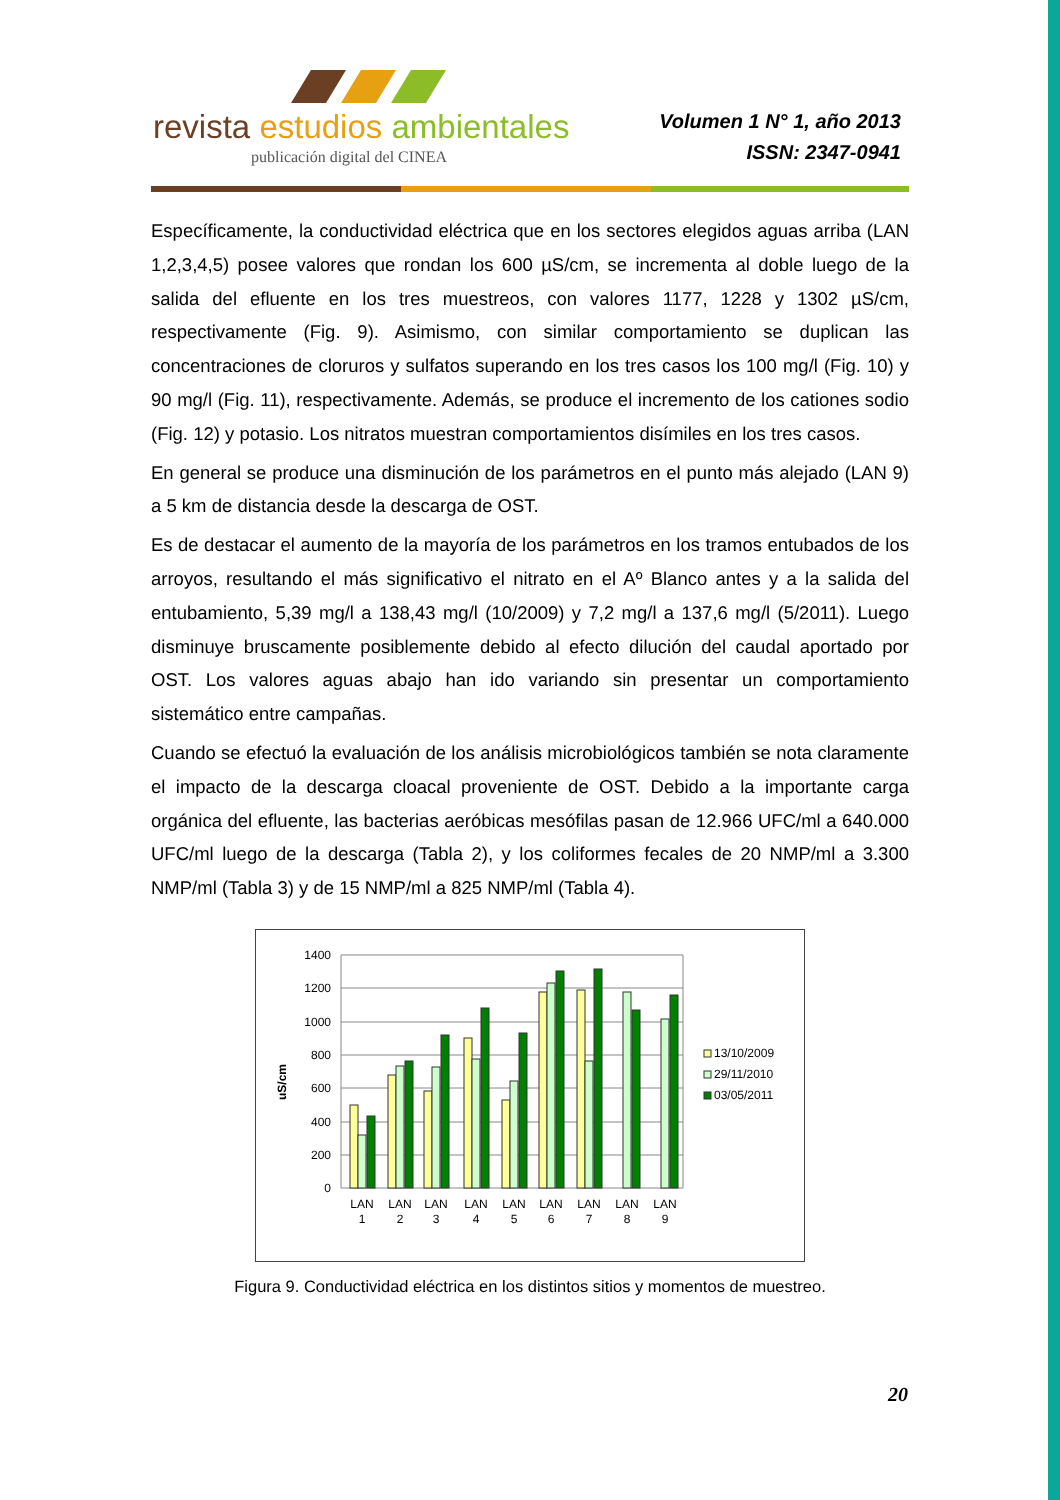revista estudios ambientales
publicación digital del CINEA
Volumen 1 N° 1, año 2013
ISSN: 2347-0941
Específicamente, la conductividad eléctrica que en los sectores elegidos aguas arriba (LAN 1,2,3,4,5) posee valores que rondan los 600 µS/cm, se incrementa al doble luego de la salida del efluente en los tres muestreos, con valores 1177, 1228 y 1302 µS/cm, respectivamente (Fig. 9). Asimismo, con similar comportamiento se duplican las concentraciones de cloruros y sulfatos superando en los tres casos los 100 mg/l (Fig. 10) y 90 mg/l (Fig. 11), respectivamente. Además, se produce el incremento de los cationes sodio (Fig. 12) y potasio. Los nitratos muestran comportamientos disímiles en los tres casos.
En general se produce una disminución de los parámetros en el punto más alejado (LAN 9) a 5 km de distancia desde la descarga de OST.
Es de destacar el aumento de la mayoría de los parámetros en los tramos entubados de los arroyos, resultando el más significativo el nitrato en el Aº Blanco antes y a la salida del entubamiento, 5,39 mg/l a 138,43 mg/l (10/2009) y 7,2 mg/l a 137,6 mg/l (5/2011). Luego disminuye bruscamente posiblemente debido al efecto dilución del caudal aportado por OST. Los valores aguas abajo han ido variando sin presentar un comportamiento sistemático entre campañas.
Cuando se efectuó la evaluación de los análisis microbiológicos también se nota claramente el impacto de la descarga cloacal proveniente de OST. Debido a la importante carga orgánica del efluente, las bacterias aeróbicas mesófilas pasan de 12.966 UFC/ml a 640.000 UFC/ml luego de la descarga (Tabla 2), y los coliformes fecales de 20 NMP/ml a 3.300 NMP/ml (Tabla 3) y de 15 NMP/ml a 825 NMP/ml (Tabla 4).
uS/cm
1400
1200
1000
800
600
400
200
0
LAN
1
LAN
2
LAN
3
LAN
4
LAN
5
LAN
6
LAN
7
LAN
8
LAN
9
13/10/2009
29/11/2010
03/05/2011
Figura 9. Conductividad eléctrica en los distintos sitios y momentos de muestreo.
20